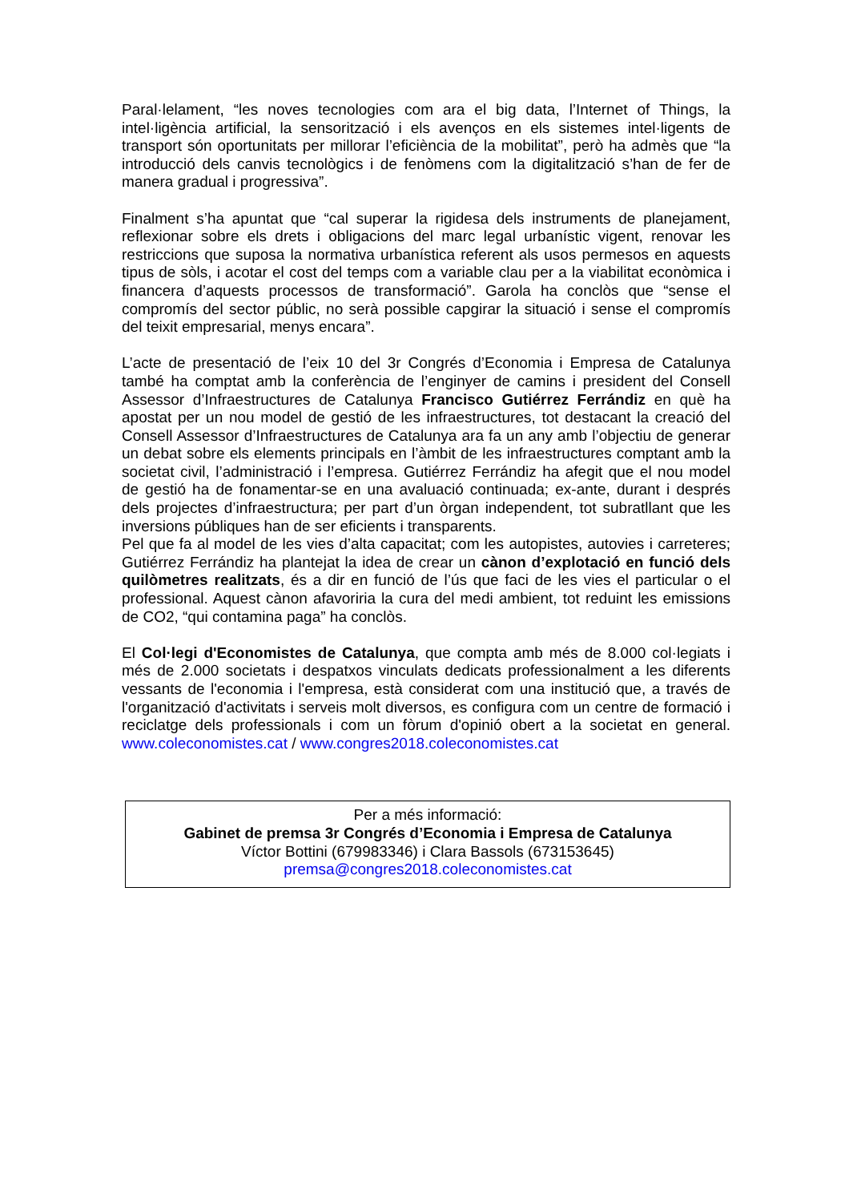Paral·lelament, “les noves tecnologies com ara el big data, l’Internet of Things, la intel·ligència artificial, la sensorització i els avenços en els sistemes intel·ligents de transport són oportunitats per millorar l’eficiència de la mobilitat”, però ha admès que “la introducció dels canvis tecnològics i de fenòmens com la digitalització s’han de fer de manera gradual i progressiva”.
Finalment s’ha apuntat que “cal superar la rigidesa dels instruments de planejament, reflexionar sobre els drets i obligacions del marc legal urbanístic vigent, renovar les restriccions que suposa la normativa urbanística referent als usos permesos en aquests tipus de sòls, i acotar el cost del temps com a variable clau per a la viabilitat econòmica i financera d’aquests processos de transformació”. Garola ha conclòs que “sense el compromís del sector públic, no serà possible capgirar la situació i sense el compromís del teixit empresarial, menys encara”.
L’acte de presentació de l’eix 10 del 3r Congrés d’Economia i Empresa de Catalunya també ha comptat amb la conferència de l’enginyer de camins i president del Consell Assessor d’Infraestructures de Catalunya Francisco Gutiérrez Ferrándiz en què ha apostat per un nou model de gestió de les infraestructures, tot destacant la creació del Consell Assessor d’Infraestructures de Catalunya ara fa un any amb l’objectiu de generar un debat sobre els elements principals en l’àmbit de les infraestructures comptant amb la societat civil, l’administració i l’empresa. Gutiérrez Ferrándiz ha afegit que el nou model de gestió ha de fonamentar-se en una avaluació continuada; ex-ante, durant i després dels projectes d’infraestructura; per part d’un òrgan independent, tot subratllant que les inversions públiques han de ser eficients i transparents.
Pel que fa al model de les vies d’alta capacitat; com les autopistes, autovies i carreteres; Gutiérrez Ferrándiz ha plantejat la idea de crear un cànon d’explotació en funció dels quilòmetres realitzats, és a dir en funció de l’ús que faci de les vies el particular o el professional. Aquest cànon afavoriria la cura del medi ambient, tot reduint les emissions de CO2, “qui contamina paga” ha conclòs.
El Col·legi d'Economistes de Catalunya, que compta amb més de 8.000 col·legiats i més de 2.000 societats i despatxos vinculats dedicats professionalment a les diferents vessants de l'economia i l'empresa, està considerat com una institució que, a través de l'organització d'activitats i serveis molt diversos, es configura com un centre de formació i reciclatge dels professionals i com un fòrum d'opinió obert a la societat en general. www.coleconomistes.cat / www.congres2018.coleconomistes.cat
Per a més informació:
Gabinet de premsa 3r Congrés d’Economia i Empresa de Catalunya
Víctor Bottini (679983346) i Clara Bassols (673153645)
premsa@congres2018.coleconomistes.cat